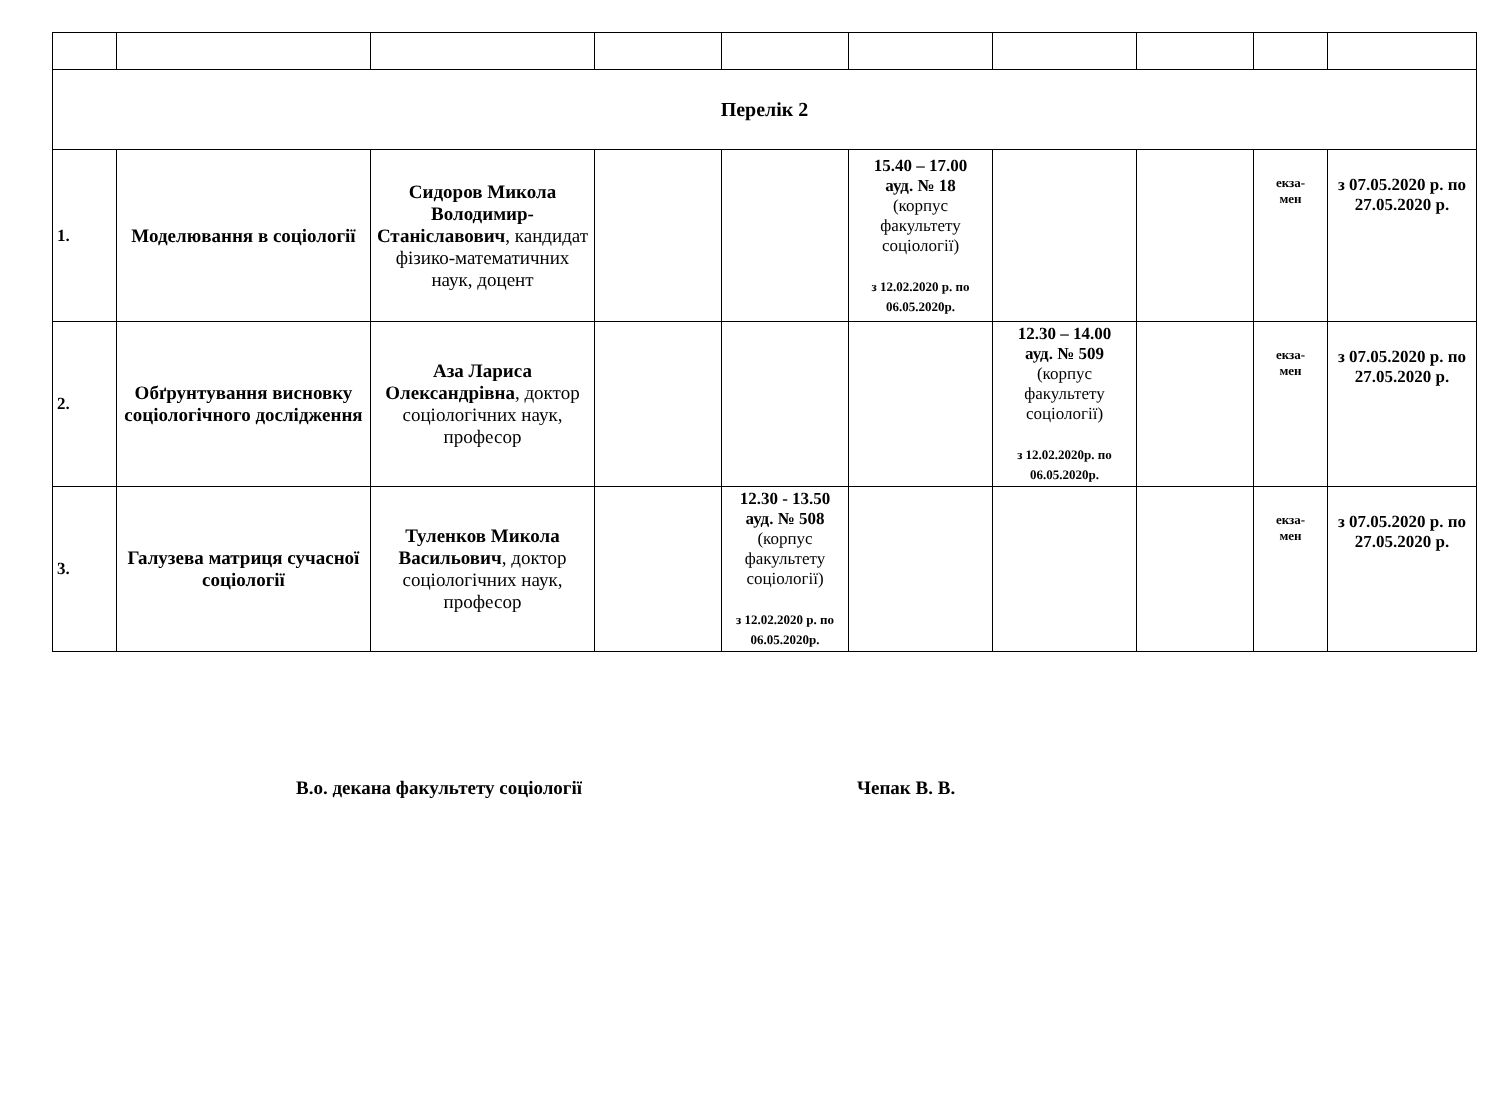| Перелік 2 | | | | | | | | | |
| 1. | Моделювання в соціології | Сидоров Микола Володимир-Станіславович , кандидат фізико-математичних наук, доцент | | | 15.40 – 17.00 ауд. № 18 (корпус факультету соціології) з 12.02.2020 р. по 06.05.2020р. | | | екза- мен | з 07.05.2020 р. по 27.05.2020 р. |
| 2. | Обґрунтування висновку соціологічного дослідження | Аза Лариса Олександрівна , доктор соціологічних наук, професор | | | | 12.30 – 14.00 ауд. № 509 (корпус факультету соціології) з 12.02.2020р. по 06.05.2020р. | | екза- мен | з 07.05.2020 р. по 27.05.2020 р. |
| 3. | Галузева матриця сучасної соціології | Туленков Микола Васильович , доктор соціологічних наук, професор | | 12.30 - 13.50 ауд. № 508 (корпус факультету соціології) з 12.02.2020 р. по 06.05.2020р. | | | | екза- мен | з 07.05.2020 р. по 27.05.2020 р. |
В.о. декана факультету соціології Чепак В. В.